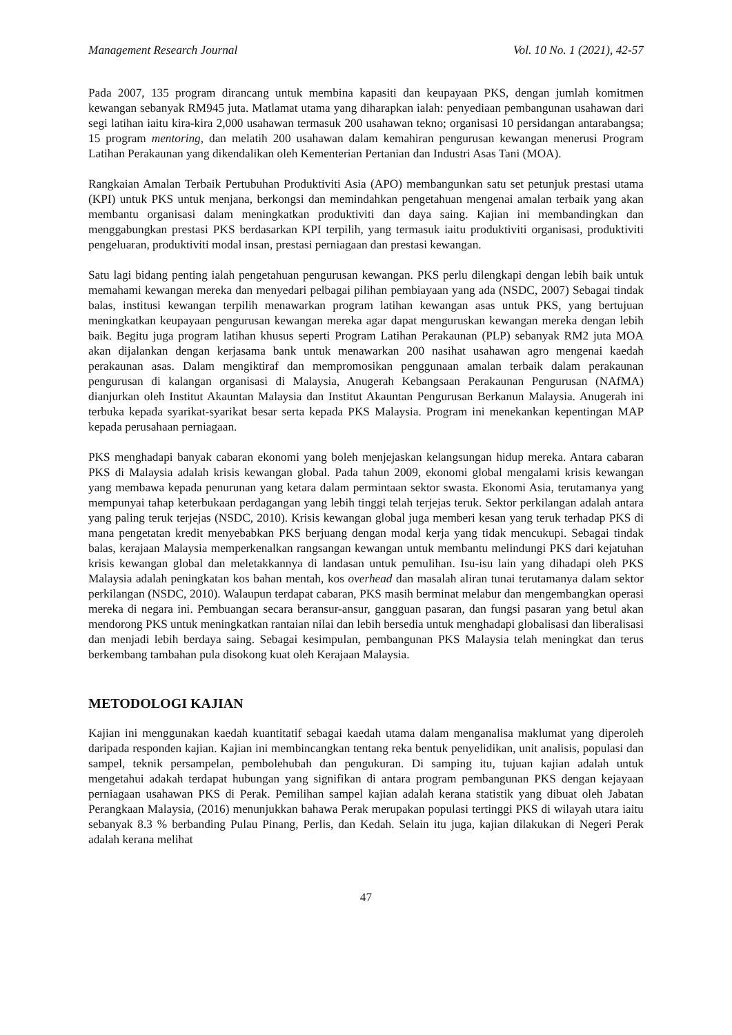Management Research Journal Vol. 10 No. 1 (2021), 42-57
Pada 2007, 135 program dirancang untuk membina kapasiti dan keupayaan PKS, dengan jumlah komitmen kewangan sebanyak RM945 juta. Matlamat utama yang diharapkan ialah: penyediaan pembangunan usahawan dari segi latihan iaitu kira-kira 2,000 usahawan termasuk 200 usahawan tekno; organisasi 10 persidangan antarabangsa; 15 program mentoring, dan melatih 200 usahawan dalam kemahiran pengurusan kewangan menerusi Program Latihan Perakaunan yang dikendalikan oleh Kementerian Pertanian dan Industri Asas Tani (MOA).
Rangkaian Amalan Terbaik Pertubuhan Produktiviti Asia (APO) membangunkan satu set petunjuk prestasi utama (KPI) untuk PKS untuk menjana, berkongsi dan memindahkan pengetahuan mengenai amalan terbaik yang akan membantu organisasi dalam meningkatkan produktiviti dan daya saing. Kajian ini membandingkan dan menggabungkan prestasi PKS berdasarkan KPI terpilih, yang termasuk iaitu produktiviti organisasi, produktiviti pengeluaran, produktiviti modal insan, prestasi perniagaan dan prestasi kewangan.
Satu lagi bidang penting ialah pengetahuan pengurusan kewangan. PKS perlu dilengkapi dengan lebih baik untuk memahami kewangan mereka dan menyedari pelbagai pilihan pembiayaan yang ada (NSDC, 2007) Sebagai tindak balas, institusi kewangan terpilih menawarkan program latihan kewangan asas untuk PKS, yang bertujuan meningkatkan keupayaan pengurusan kewangan mereka agar dapat menguruskan kewangan mereka dengan lebih baik. Begitu juga program latihan khusus seperti Program Latihan Perakaunan (PLP) sebanyak RM2 juta MOA akan dijalankan dengan kerjasama bank untuk menawarkan 200 nasihat usahawan agro mengenai kaedah perakaunan asas. Dalam mengiktiraf dan mempromosikan penggunaan amalan terbaik dalam perakaunan pengurusan di kalangan organisasi di Malaysia, Anugerah Kebangsaan Perakaunan Pengurusan (NAfMA) dianjurkan oleh Institut Akauntan Malaysia dan Institut Akauntan Pengurusan Berkanun Malaysia. Anugerah ini terbuka kepada syarikat-syarikat besar serta kepada PKS Malaysia. Program ini menekankan kepentingan MAP kepada perusahaan perniagaan.
PKS menghadapi banyak cabaran ekonomi yang boleh menjejaskan kelangsungan hidup mereka. Antara cabaran PKS di Malaysia adalah krisis kewangan global. Pada tahun 2009, ekonomi global mengalami krisis kewangan yang membawa kepada penurunan yang ketara dalam permintaan sektor swasta. Ekonomi Asia, terutamanya yang mempunyai tahap keterbukaan perdagangan yang lebih tinggi telah terjejas teruk. Sektor perkilangan adalah antara yang paling teruk terjejas (NSDC, 2010). Krisis kewangan global juga memberi kesan yang teruk terhadap PKS di mana pengetatan kredit menyebabkan PKS berjuang dengan modal kerja yang tidak mencukupi. Sebagai tindak balas, kerajaan Malaysia memperkenalkan rangsangan kewangan untuk membantu melindungi PKS dari kejatuhan krisis kewangan global dan meletakkannya di landasan untuk pemulihan. Isu-isu lain yang dihadapi oleh PKS Malaysia adalah peningkatan kos bahan mentah, kos overhead dan masalah aliran tunai terutamanya dalam sektor perkilangan (NSDC, 2010). Walaupun terdapat cabaran, PKS masih berminat melabur dan mengembangkan operasi mereka di negara ini. Pembuangan secara beransur-ansur, gangguan pasaran, dan fungsi pasaran yang betul akan mendorong PKS untuk meningkatkan rantaian nilai dan lebih bersedia untuk menghadapi globalisasi dan liberalisasi dan menjadi lebih berdaya saing. Sebagai kesimpulan, pembangunan PKS Malaysia telah meningkat dan terus berkembang tambahan pula disokong kuat oleh Kerajaan Malaysia.
METODOLOGI KAJIAN
Kajian ini menggunakan kaedah kuantitatif sebagai kaedah utama dalam menganalisa maklumat yang diperoleh daripada responden kajian. Kajian ini membincangkan tentang reka bentuk penyelidikan, unit analisis, populasi dan sampel, teknik persampelan, pembolehubah dan pengukuran. Di samping itu, tujuan kajian adalah untuk mengetahui adakah terdapat hubungan yang signifikan di antara program pembangunan PKS dengan kejayaan perniagaan usahawan PKS di Perak. Pemilihan sampel kajian adalah kerana statistik yang dibuat oleh Jabatan Perangkaan Malaysia, (2016) menunjukkan bahawa Perak merupakan populasi tertinggi PKS di wilayah utara iaitu sebanyak 8.3 % berbanding Pulau Pinang, Perlis, dan Kedah. Selain itu juga, kajian dilakukan di Negeri Perak adalah kerana melihat
47